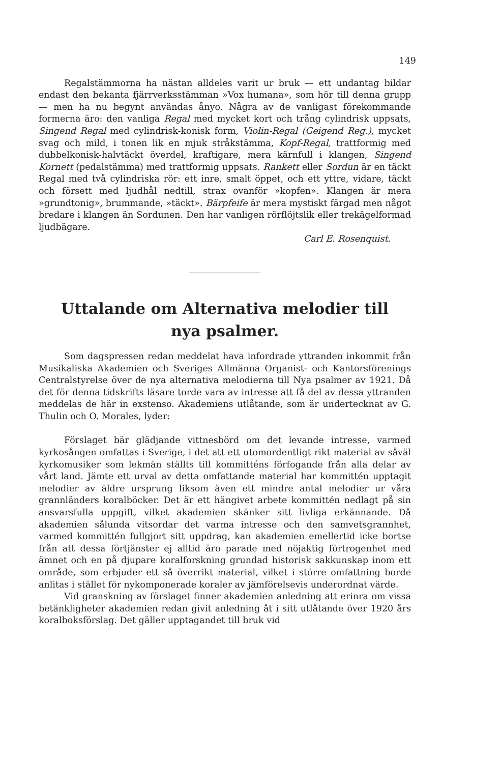149
Regalstämmorna ha nästan alldeles varit ur bruk — ett undantag bildar endast den bekanta fjärrverksstämman »Vox humana», som hör till denna grupp — men ha nu begynt användas ånyo. Några av de vanligast förekommande formerna äro: den vanliga Regal med mycket kort och trång cylindrisk uppsats, Singend Regal med cylindrisk-konisk form, Violin-Regal (Geigend Reg.), mycket svag och mild, i tonen lik en mjuk stråkstämma, Kopf-Regal, trattformig med dubbelkonisk-halvtäckt överdel, kraftigare, mera kärnfull i klangen, Singend Kornett (pedalstämma) med trattformig uppsats. Rankett eller Sordun är en täckt Regal med två cylindriska rör: ett inre, smalt öppet, och ett yttre, vidare, täckt och försett med ljudhål nedtill, strax ovanför »kopfen». Klangen är mera »grundtonig», brummande, »täckt». Bärpfeife är mera mystiskt färgad men något bredare i klangen än Sordunen. Den har vanligen rörflöjtslik eller trekägelformad ljudbägare.
Carl E. Rosenquist.
Uttalande om Alternativa melodier till
nya psalmer.
Som dagspressen redan meddelat hava infordrade yttranden inkommit från Musikaliska Akademien och Sveriges Allmänna Organist- och Kantorsförenings Centralstyrelse över de nya alternativa melodierna till Nya psalmer av 1921. Då det för denna tidskrifts läsare torde vara av intresse att få del av dessa yttranden meddelas de här in exstenso. Akademiens utlåtande, som är undertecknat av G. Thulin och O. Morales, lyder:
Förslaget bär glädjande vittnesbörd om det levande intresse, varmed kyrkosången omfattas i Sverige, i det att ett utomordentligt rikt material av såväl kyrkomusiker som lekmän ställts till kommitténs förfogande från alla delar av vårt land. Jämte ett urval av detta omfattande material har kommittén upptagit melodier av äldre ursprung liksom även ett mindre antal melodier ur våra grannländers koralböcker. Det är ett hängivet arbete kommittén nedlagt på sin ansvarsfulla uppgift, vilket akademien skänker sitt livliga erkännande. Då akademien sålunda vitsordar det varma intresse och den samvetsgrannhet, varmed kommittén fullgjort sitt uppdrag, kan akademien emellertid icke bortse från att dessa förtjänster ej alltid äro parade med nöjaktig förtrogenhet med ämnet och en på djupare koralforskning grundad historisk sakkunskap inom ett område, som erbjuder ett så överrikt material, vilket i större omfattning borde anlitas i stället för nykomponerade koraler av jämförelsevis underordnat värde.
Vid granskning av förslaget finner akademien anledning att erinra om vissa betänkligheter akademien redan givit anledning åt i sitt utlåtande över 1920 års koralboksförslag. Det gäller upptagandet till bruk vid